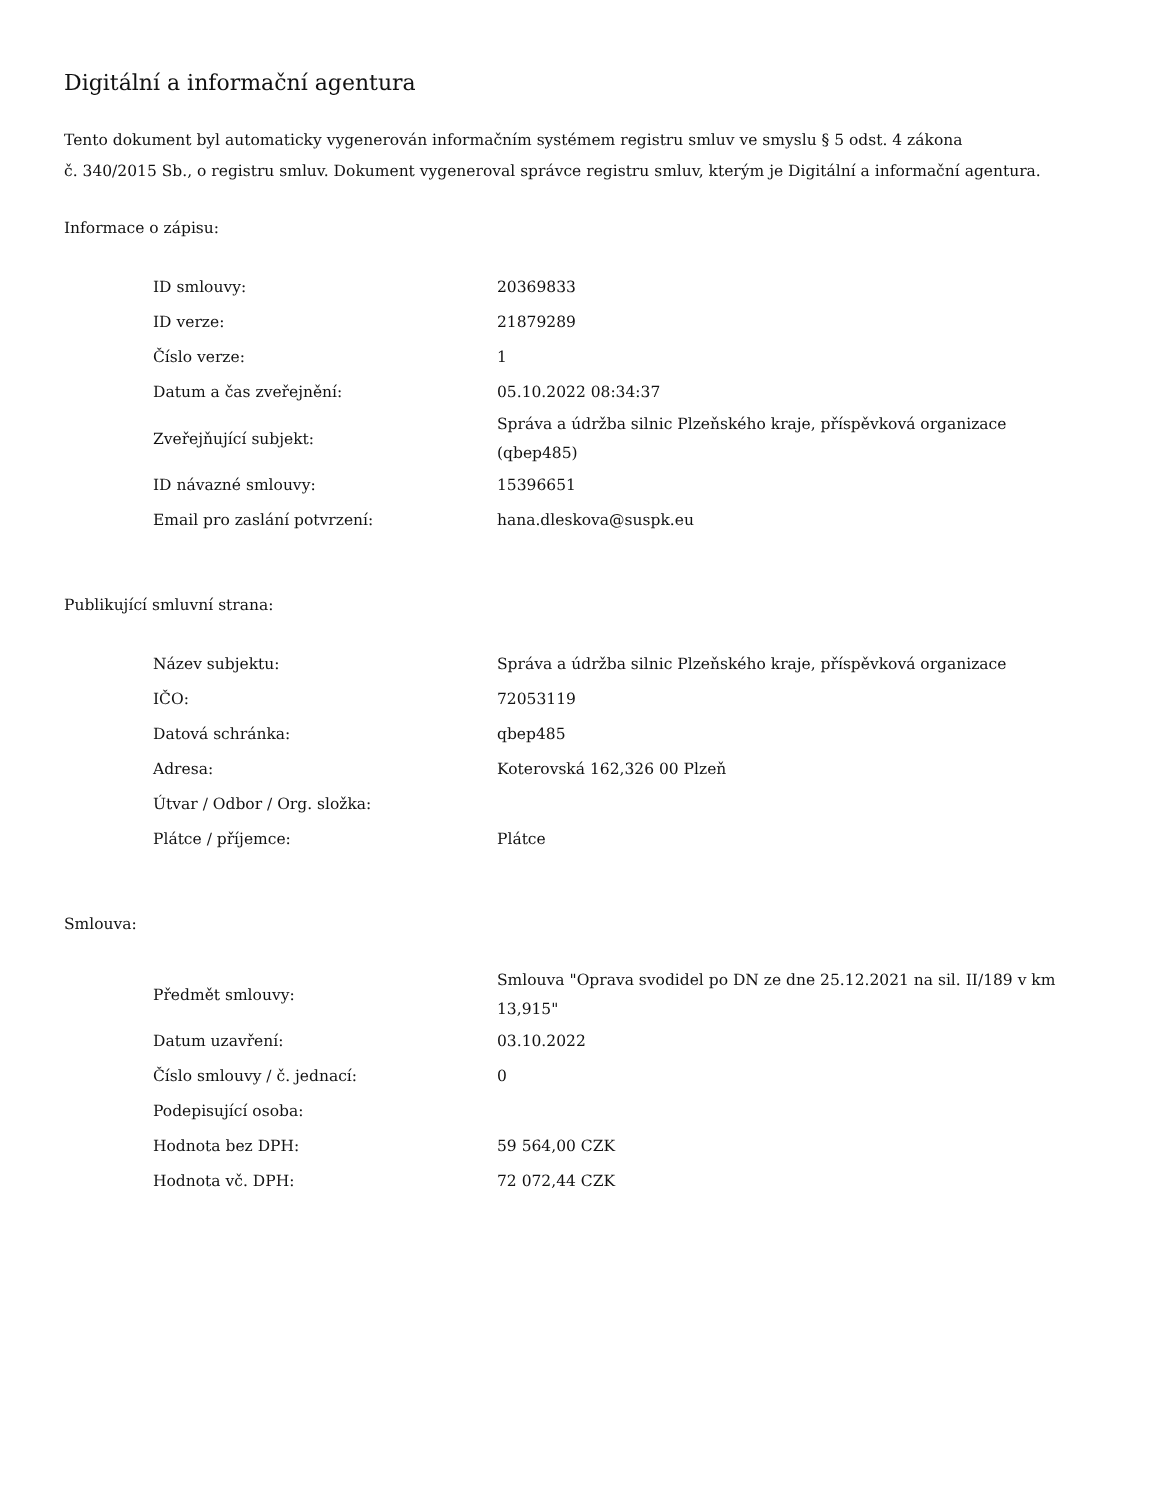Digitální a informační agentura
Tento dokument byl automaticky vygenerován informačním systémem registru smluv ve smyslu § 5 odst. 4 zákona
č. 340/2015 Sb., o registru smluv. Dokument vygeneroval správce registru smluv, kterým je Digitální a informační agentura.
Informace o zápisu:
| ID smlouvy: | 20369833 |
| ID verze: | 21879289 |
| Číslo verze: | 1 |
| Datum a čas zveřejnění: | 05.10.2022 08:34:37 |
| Zveřejňující subjekt: | Správa a údržba silnic Plzeňského kraje, příspěvková organizace (qbep485) |
| ID návazné smlouvy: | 15396651 |
| Email pro zaslání potvrzení: | hana.dleskova@suspk.eu |
Publikující smluvní strana:
| Název subjektu: | Správa a údržba silnic Plzeňského kraje, příspěvková organizace |
| IČO: | 72053119 |
| Datová schránka: | qbep485 |
| Adresa: | Koterovská 162,326 00 Plzeň |
| Útvar / Odbor / Org. složka: | |
| Plátce / příjemce: | Plátce |
Smlouva:
| Předmět smlouvy: | Smlouva "Oprava svodidel po DN ze dne 25.12.2021 na sil. II/189 v km 13,915" |
| Datum uzavření: | 03.10.2022 |
| Číslo smlouvy / č. jednací: | 0 |
| Podepisující osoba: | |
| Hodnota bez DPH: | 59 564,00 CZK |
| Hodnota vč. DPH: | 72 072,44 CZK |